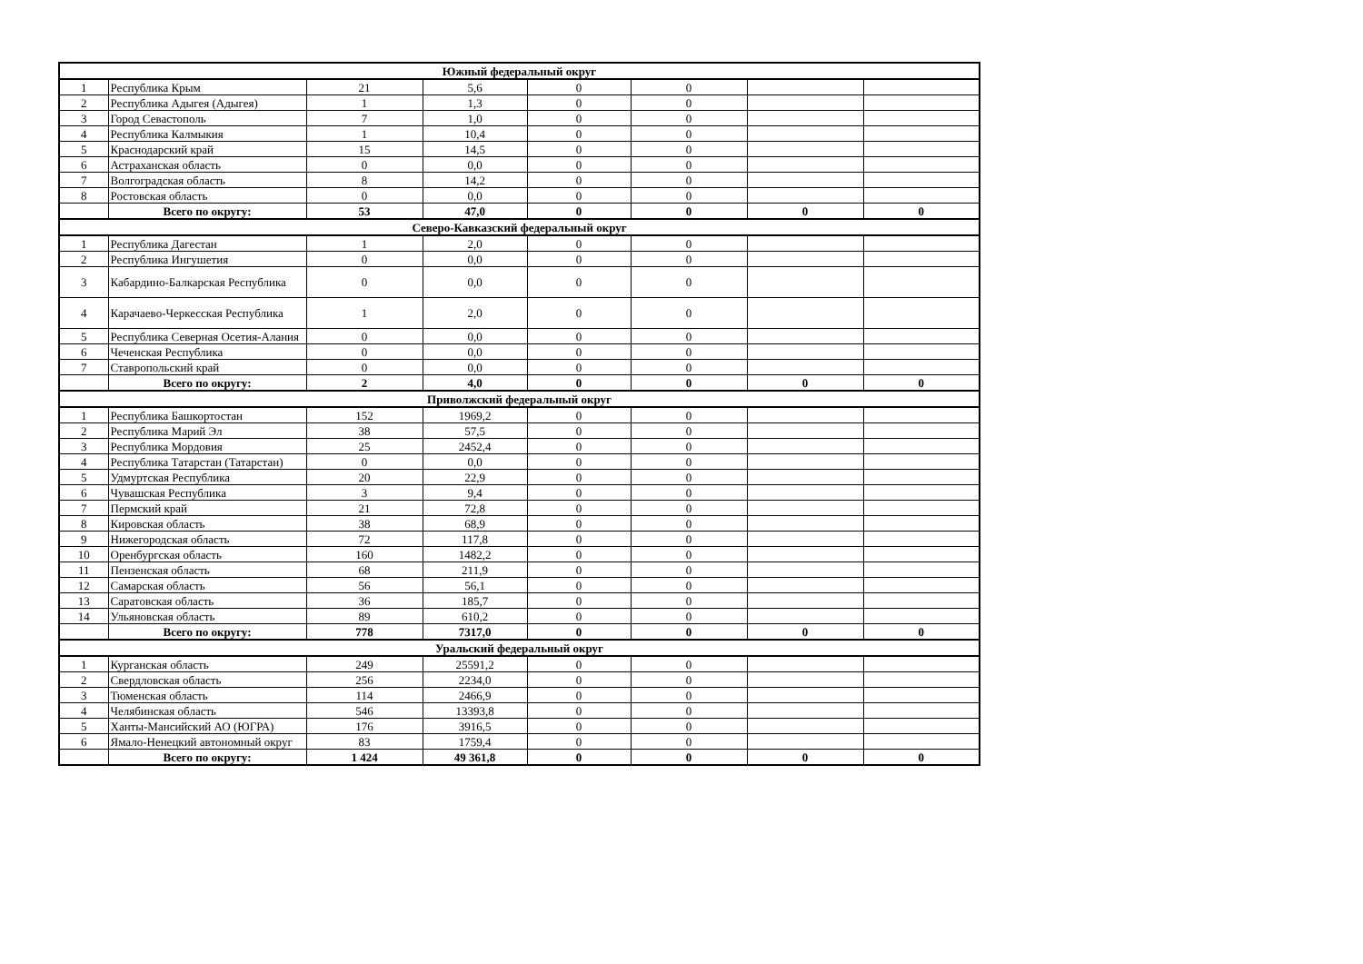| Южный федеральный округ | | | | | | | |
| 1 | Республика Крым | 21 | 5,6 | 0 | 0 | | |
| 2 | Республика Адыгея (Адыгея) | 1 | 1,3 | 0 | 0 | | |
| 3 | Город Севастополь | 7 | 1,0 | 0 | 0 | | |
| 4 | Республика Калмыкия | 1 | 10,4 | 0 | 0 | | |
| 5 | Краснодарский край | 15 | 14,5 | 0 | 0 | | |
| 6 | Астраханская область | 0 | 0,0 | 0 | 0 | | |
| 7 | Волгоградская область | 8 | 14,2 | 0 | 0 | | |
| 8 | Ростовская область | 0 | 0,0 | 0 | 0 | | |
| | Всего по округу: | 53 | 47,0 | 0 | 0 | 0 | 0 |
| Северо-Кавказский федеральный округ | | | | | | | |
| 1 | Республика Дагестан | 1 | 2,0 | 0 | 0 | | |
| 2 | Республика Ингушетия | 0 | 0,0 | 0 | 0 | | |
| 3 | Кабардино-Балкарская Республика | 0 | 0,0 | 0 | 0 | | |
| 4 | Карачаево-Черкесская Республика | 1 | 2,0 | 0 | 0 | | |
| 5 | Республика Северная Осетия-Алания | 0 | 0,0 | 0 | 0 | | |
| 6 | Чеченская Республика | 0 | 0,0 | 0 | 0 | | |
| 7 | Ставропольский край | 0 | 0,0 | 0 | 0 | | |
| | Всего по округу: | 2 | 4,0 | 0 | 0 | 0 | 0 |
| Приволжский федеральный округ | | | | | | | |
| 1 | Республика Башкортостан | 152 | 1969,2 | 0 | 0 | | |
| 2 | Республика Марий Эл | 38 | 57,5 | 0 | 0 | | |
| 3 | Республика Мордовия | 25 | 2452,4 | 0 | 0 | | |
| 4 | Республика Татарстан (Татарстан) | 0 | 0,0 | 0 | 0 | | |
| 5 | Удмуртская Республика | 20 | 22,9 | 0 | 0 | | |
| 6 | Чувашская Республика | 3 | 9,4 | 0 | 0 | | |
| 7 | Пермский край | 21 | 72,8 | 0 | 0 | | |
| 8 | Кировская область | 38 | 68,9 | 0 | 0 | | |
| 9 | Нижегородская область | 72 | 117,8 | 0 | 0 | | |
| 10 | Оренбургская область | 160 | 1482,2 | 0 | 0 | | |
| 11 | Пензенская область | 68 | 211,9 | 0 | 0 | | |
| 12 | Самарская область | 56 | 56,1 | 0 | 0 | | |
| 13 | Саратовская область | 36 | 185,7 | 0 | 0 | | |
| 14 | Ульяновская область | 89 | 610,2 | 0 | 0 | | |
| | Всего по округу: | 778 | 7317,0 | 0 | 0 | 0 | 0 |
| Уральский федеральный округ | | | | | | | |
| 1 | Курганская область | 249 | 25591,2 | 0 | 0 | | |
| 2 | Свердловская область | 256 | 2234,0 | 0 | 0 | | |
| 3 | Тюменская область | 114 | 2466,9 | 0 | 0 | | |
| 4 | Челябинская область | 546 | 13393,8 | 0 | 0 | | |
| 5 | Ханты-Мансийский АО (ЮГРА) | 176 | 3916,5 | 0 | 0 | | |
| 6 | Ямало-Ненецкий автономный округ | 83 | 1759,4 | 0 | 0 | | |
| | Всего по округу: | 1 424 | 49 361,8 | 0 | 0 | 0 | 0 |